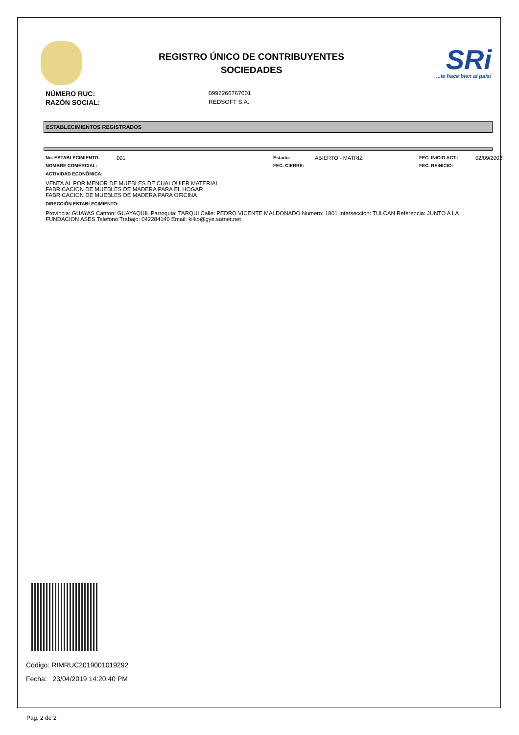REGISTRO ÚNICO DE CONTRIBUYENTES
SOCIEDADES
SRi...le hace bien al país!
NÚMERO RUC: 0992266767001
RAZÓN SOCIAL: REDSOFT S.A.
ESTABLECIMIENTOS REGISTRADOS
No. ESTABLECIMIENTO: 001 Estado: ABIERTO - MATRIZ FEC. INICIO ACT.: 02/09/2002 NOMBRE COMERCIAL: FEC. CIERRE: FEC. REINICIO:
ACTIVIDAD ECONÓMICA:
VENTA AL POR MENOR DE MUEBLES DE CUALQUIER MATERIAL
FABRICACION DE MUEBLES DE MADERA PARA EL HOGAR
FABRICACION DE MUEBLES DE MADERA PARA OFICINA
DIRECCIÓN ESTABLECIMIENTO:
Provincia: GUAYAS Canton: GUAYAQUIL Parroquia: TARQUI Calle: PEDRO VICENTE MALDONADO Numero: 1801 Interseccion: TULCAN Referencia: JUNTO A LA FUNDACION ASES Telefono Trabajo: 042284140 Email: kilko@gye.satnet.net
Código: RIMRUC2019001019292
Fecha: 23/04/2019 14:20:40 PM
Pag. 2 de 2